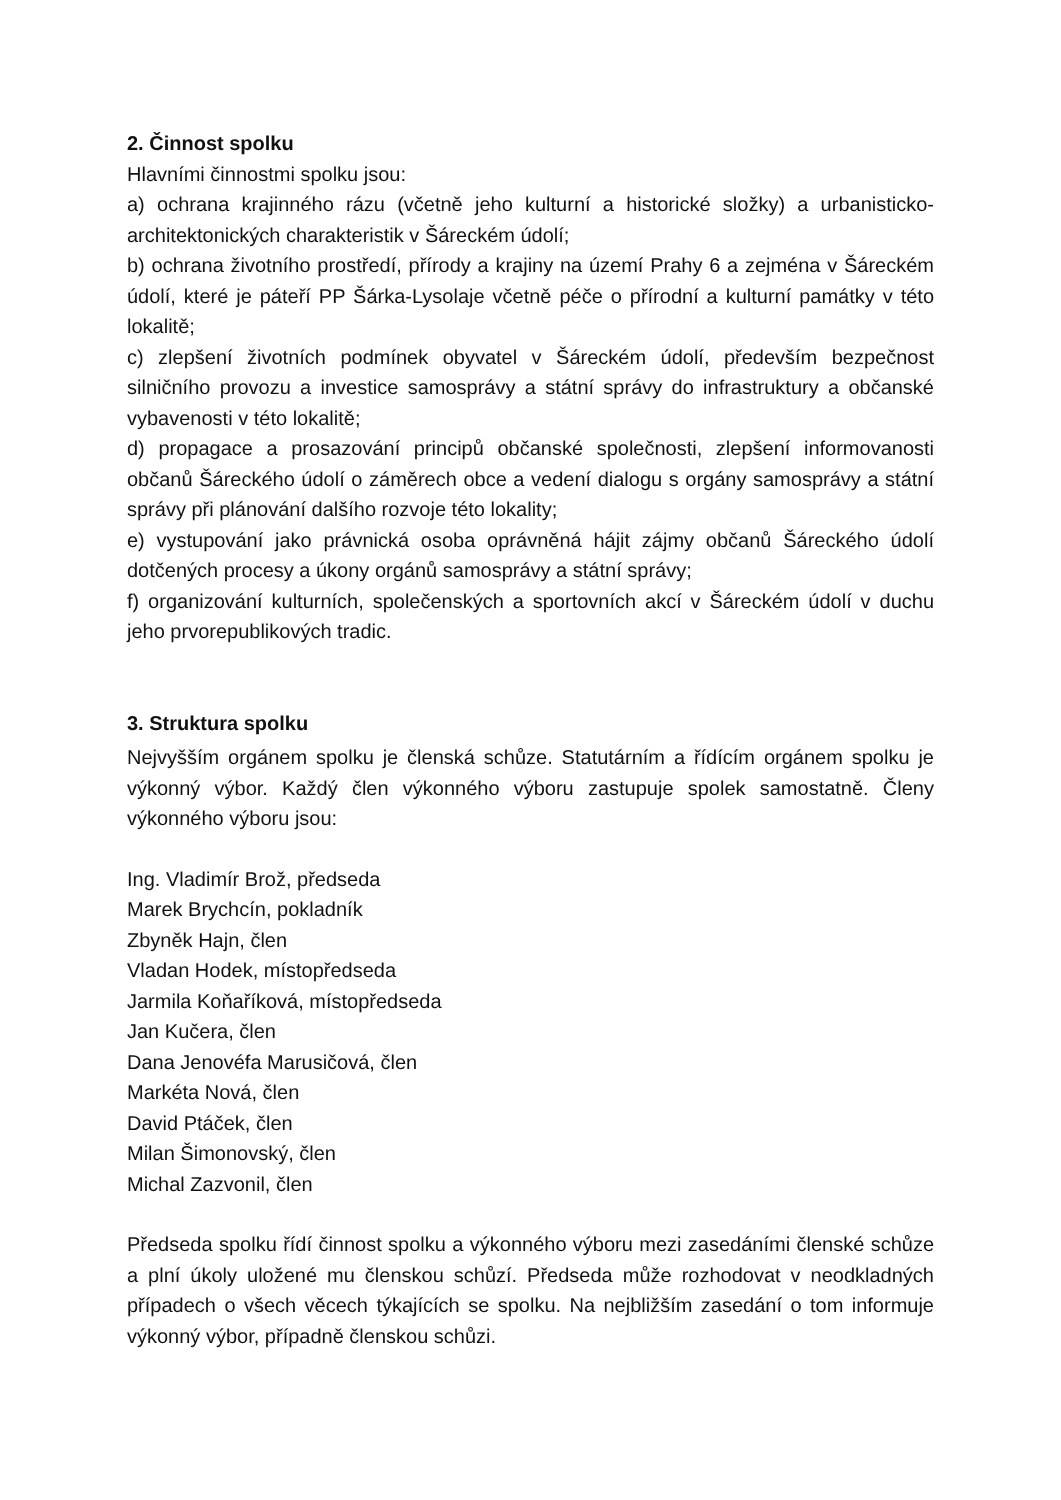2. Činnost spolku
Hlavními činnostmi spolku jsou:
a) ochrana krajinného rázu (včetně jeho kulturní a historické složky) a urbanisticko-architektonických charakteristik v Šáreckém údolí;
b) ochrana životního prostředí, přírody a krajiny na území Prahy 6 a zejména v Šáreckém údolí, které je páteří PP Šárka-Lysolaje včetně péče o přírodní a kulturní památky v této lokalitě;
c) zlepšení životních podmínek obyvatel v Šáreckém údolí, především bezpečnost silničního provozu a investice samosprávy a státní správy do infrastruktury a občanské vybavenosti v této lokalitě;
d) propagace a prosazování principů občanské společnosti, zlepšení informovanosti občanů Šáreckého údolí o záměrech obce a vedení dialogu s orgány samosprávy a státní správy při plánování dalšího rozvoje této lokality;
e) vystupování jako právnická osoba oprávněná hájit zájmy občanů Šáreckého údolí dotčených procesy a úkony orgánů samosprávy a státní správy;
f) organizování kulturních, společenských a sportovních akcí v Šáreckém údolí v duchu jeho prvorepublikových tradic.
3. Struktura spolku
Nejvyšším orgánem spolku je členská schůze. Statutárním a řídícím orgánem spolku je výkonný výbor. Každý člen výkonného výboru zastupuje spolek samostatně. Členy výkonného výboru jsou:
Ing. Vladimír Brož, předseda
Marek Brychcín, pokladník
Zbyněk Hajn, člen
Vladan Hodek, místopředseda
Jarmila Koňaříková, místopředseda
Jan Kučera, člen
Dana Jenovéfa Marusičová, člen
Markéta Nová, člen
David Ptáček, člen
Milan Šimonovský, člen
Michal Zazvonil, člen
Předseda spolku řídí činnost spolku a výkonného výboru mezi zasedáními členské schůze a plní úkoly uložené mu členskou schůzí. Předseda může rozhodovat v neodkladných případech o všech věcech týkajících se spolku. Na nejbližším zasedání o tom informuje výkonný výbor, případně členskou schůzi.